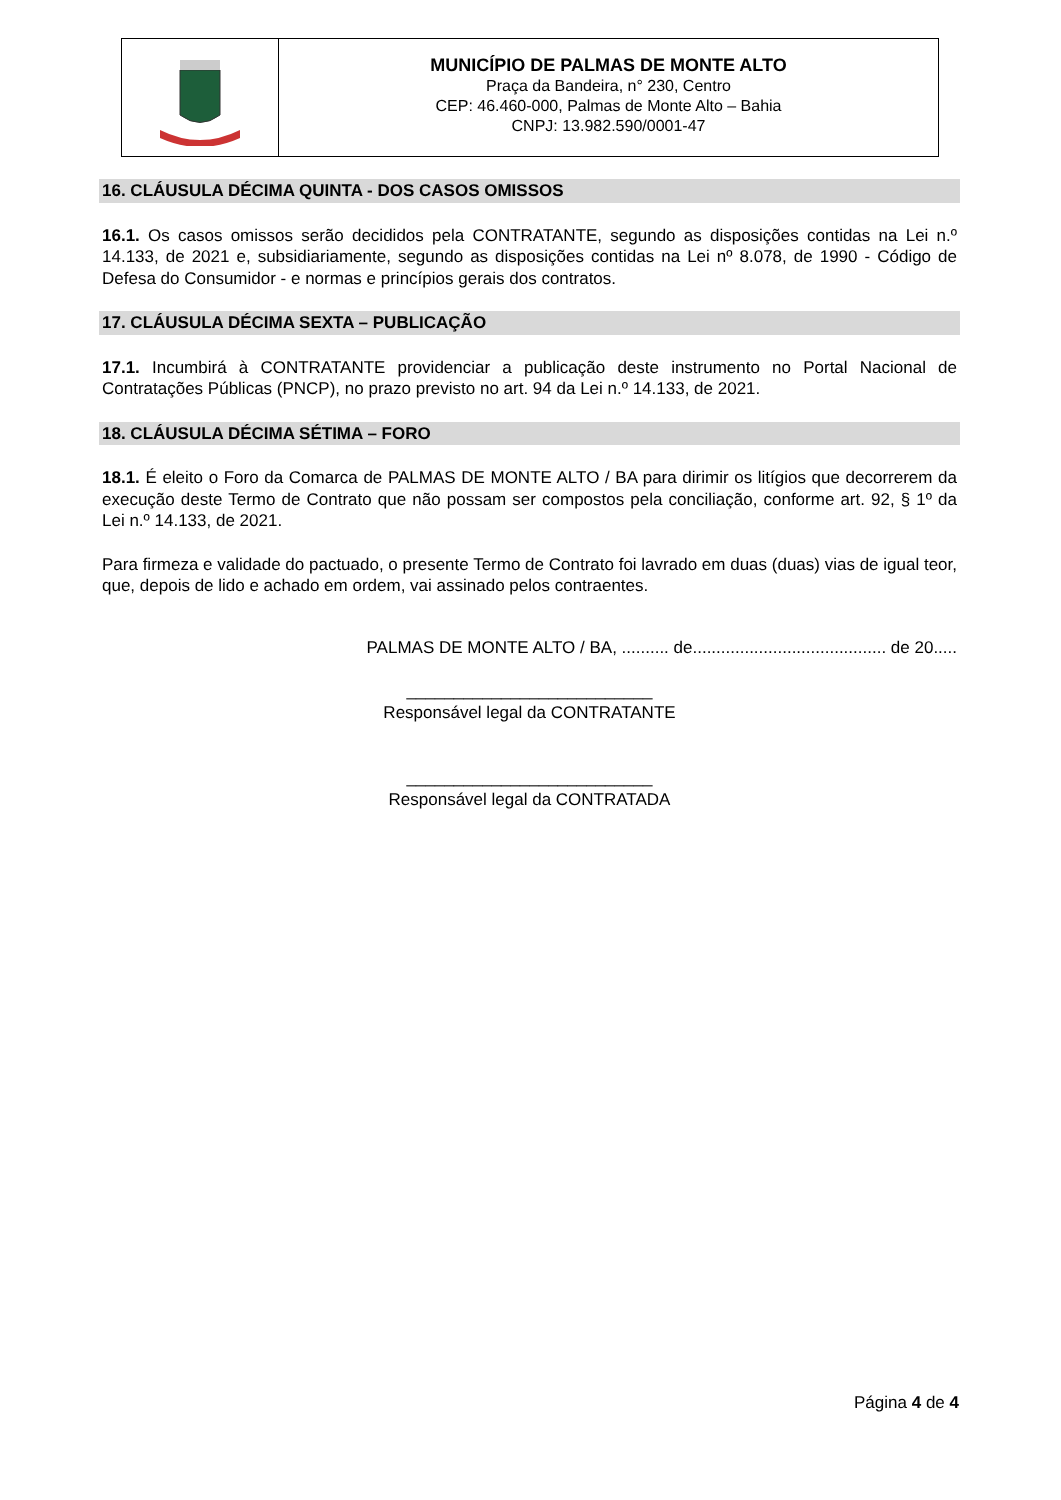MUNICÍPIO DE PALMAS DE MONTE ALTO
Praça da Bandeira, n° 230, Centro
CEP: 46.460-000, Palmas de Monte Alto – Bahia
CNPJ: 13.982.590/0001-47
16. CLÁUSULA DÉCIMA QUINTA - DOS CASOS OMISSOS
16.1. Os casos omissos serão decididos pela CONTRATANTE, segundo as disposições contidas na Lei n.º 14.133, de 2021 e, subsidiariamente, segundo as disposições contidas na Lei nº 8.078, de 1990 - Código de Defesa do Consumidor - e normas e princípios gerais dos contratos.
17. CLÁUSULA DÉCIMA SEXTA – PUBLICAÇÃO
17.1. Incumbirá à CONTRATANTE providenciar a publicação deste instrumento no Portal Nacional de Contratações Públicas (PNCP), no prazo previsto no art. 94 da Lei n.º 14.133, de 2021.
18. CLÁUSULA DÉCIMA SÉTIMA – FORO
18.1. É eleito o Foro da Comarca de PALMAS DE MONTE ALTO / BA para dirimir os litígios que decorrerem da execução deste Termo de Contrato que não possam ser compostos pela conciliação, conforme art. 92, § 1º da Lei n.º 14.133, de 2021.
Para firmeza e validade do pactuado, o presente Termo de Contrato foi lavrado em duas (duas) vias de igual teor, que, depois de lido e achado em ordem, vai assinado pelos contraentes.
PALMAS DE MONTE ALTO / BA, .......... de......................................... de 20.....
__________________________
Responsável legal da CONTRATANTE
__________________________
Responsável legal da CONTRATADA
Página 4 de 4